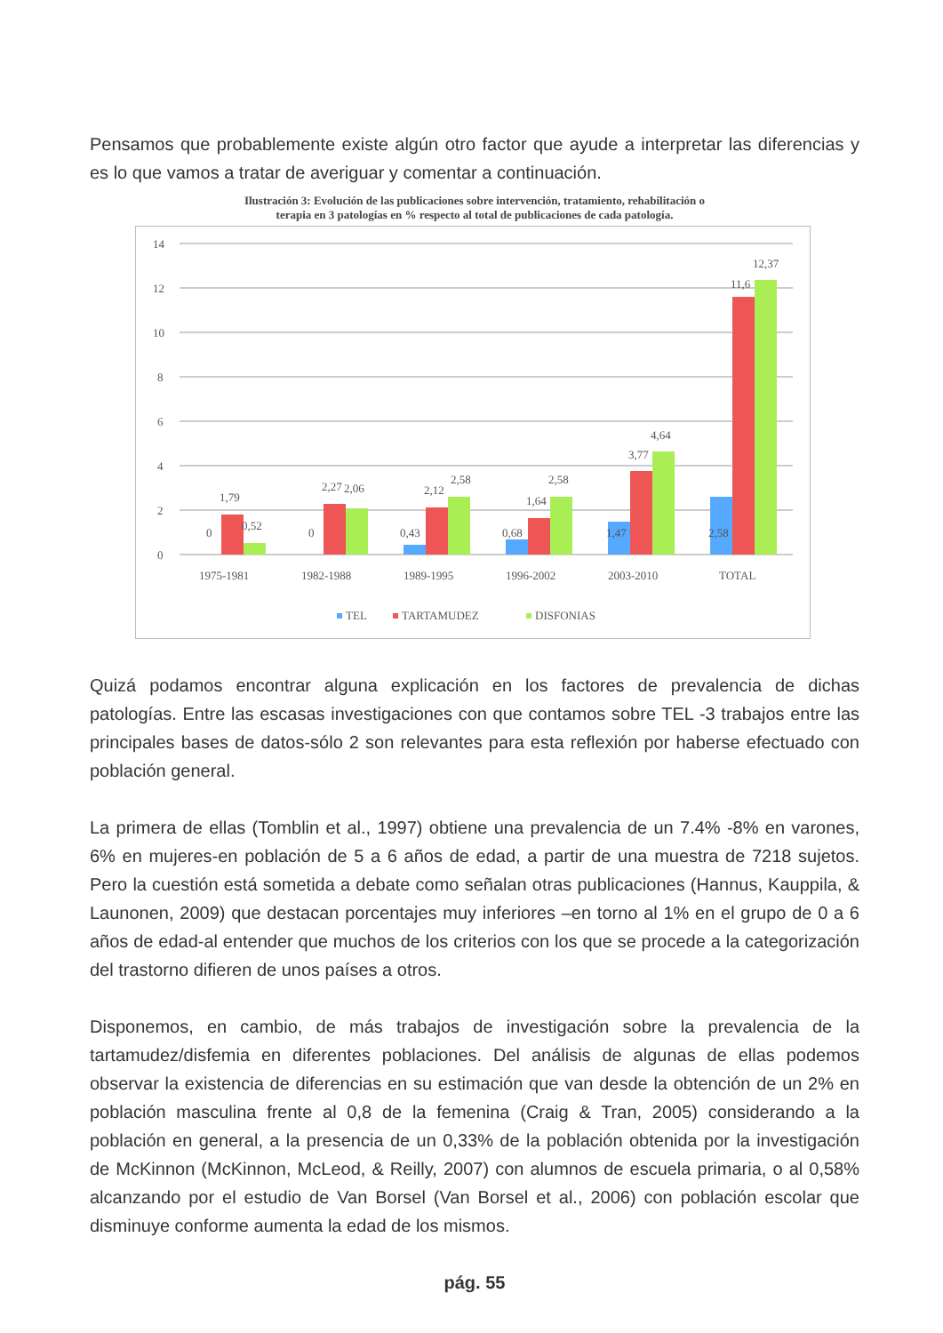Pensamos que probablemente existe algún otro factor que ayude a interpretar las diferencias y es lo que vamos a tratar de averiguar y comentar a continuación.
Ilustración 3: Evolución de las publicaciones sobre intervención, tratamiento, rehabilitación o
terapia en 3 patologías en % respecto al total de publicaciones de cada patología.
14
12
10
8
6
4
2
0
0
1,79
0,52
0
2,27
2,06
0,43
2,12
2,58
0,68
1,64
2,58
1,47
3,77
4,64
2,58
11,6
12,37
1975-1981
1982-1988
1989-1995
1996-2002
2003-2010
TOTAL
TEL
TARTAMUDEZ
DISFONIAS
Quizá podamos encontrar alguna explicación en los factores de prevalencia de dichas patologías. Entre las escasas investigaciones con que contamos sobre TEL -3 trabajos entre las principales bases de datos-sólo 2 son relevantes para esta reflexión por haberse efectuado con población general.
La primera de ellas (Tomblin et al., 1997) obtiene una prevalencia de un 7.4% -8% en varones, 6% en mujeres-en población de 5 a 6 años de edad, a partir de una muestra de 7218 sujetos. Pero la cuestión está sometida a debate como señalan otras publicaciones (Hannus, Kauppila, & Launonen, 2009) que destacan porcentajes muy inferiores –en torno al 1% en el grupo de 0 a 6 años de edad-al entender que muchos de los criterios con los que se procede a la categorización del trastorno difieren de unos países a otros.
Disponemos, en cambio, de más trabajos de investigación sobre la prevalencia de la tartamudez/disfemia en diferentes poblaciones. Del análisis de algunas de ellas podemos observar la existencia de diferencias en su estimación que van desde la obtención de un 2% en población masculina frente al 0,8 de la femenina (Craig & Tran, 2005) considerando a la población en general, a la presencia de un 0,33% de la población obtenida por la investigación de McKinnon (McKinnon, McLeod, & Reilly, 2007) con alumnos de escuela primaria, o al 0,58% alcanzando por el estudio de Van Borsel (Van Borsel et al., 2006) con población escolar que disminuye conforme aumenta la edad de los mismos.
pág. 55